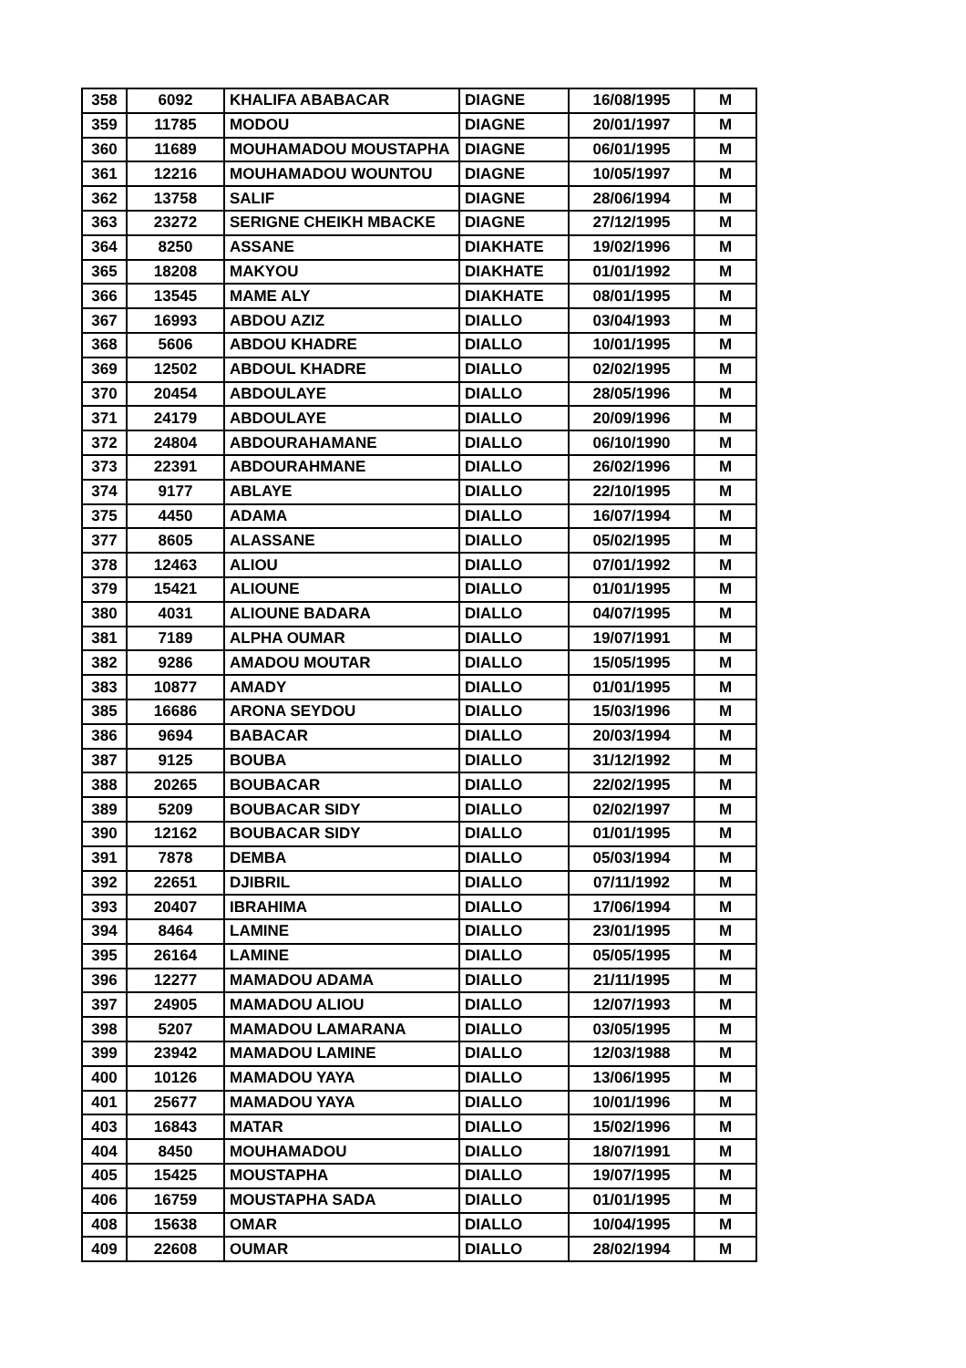| 358 | 6092 | KHALIFA ABABACAR | DIAGNE | 16/08/1995 | M |
| 359 | 11785 | MODOU | DIAGNE | 20/01/1997 | M |
| 360 | 11689 | MOUHAMADOU MOUSTAPHA | DIAGNE | 06/01/1995 | M |
| 361 | 12216 | MOUHAMADOU WOUNTOU | DIAGNE | 10/05/1997 | M |
| 362 | 13758 | SALIF | DIAGNE | 28/06/1994 | M |
| 363 | 23272 | SERIGNE CHEIKH MBACKE | DIAGNE | 27/12/1995 | M |
| 364 | 8250 | ASSANE | DIAKHATE | 19/02/1996 | M |
| 365 | 18208 | MAKYOU | DIAKHATE | 01/01/1992 | M |
| 366 | 13545 | MAME ALY | DIAKHATE | 08/01/1995 | M |
| 367 | 16993 | ABDOU AZIZ | DIALLO | 03/04/1993 | M |
| 368 | 5606 | ABDOU KHADRE | DIALLO | 10/01/1995 | M |
| 369 | 12502 | ABDOUL KHADRE | DIALLO | 02/02/1995 | M |
| 370 | 20454 | ABDOULAYE | DIALLO | 28/05/1996 | M |
| 371 | 24179 | ABDOULAYE | DIALLO | 20/09/1996 | M |
| 372 | 24804 | ABDOURAHAMANE | DIALLO | 06/10/1990 | M |
| 373 | 22391 | ABDOURAHMANE | DIALLO | 26/02/1996 | M |
| 374 | 9177 | ABLAYE | DIALLO | 22/10/1995 | M |
| 375 | 4450 | ADAMA | DIALLO | 16/07/1994 | M |
| 377 | 8605 | ALASSANE | DIALLO | 05/02/1995 | M |
| 378 | 12463 | ALIOU | DIALLO | 07/01/1992 | M |
| 379 | 15421 | ALIOUNE | DIALLO | 01/01/1995 | M |
| 380 | 4031 | ALIOUNE BADARA | DIALLO | 04/07/1995 | M |
| 381 | 7189 | ALPHA OUMAR | DIALLO | 19/07/1991 | M |
| 382 | 9286 | AMADOU MOUTAR | DIALLO | 15/05/1995 | M |
| 383 | 10877 | AMADY | DIALLO | 01/01/1995 | M |
| 385 | 16686 | ARONA SEYDOU | DIALLO | 15/03/1996 | M |
| 386 | 9694 | BABACAR | DIALLO | 20/03/1994 | M |
| 387 | 9125 | BOUBA | DIALLO | 31/12/1992 | M |
| 388 | 20265 | BOUBACAR | DIALLO | 22/02/1995 | M |
| 389 | 5209 | BOUBACAR SIDY | DIALLO | 02/02/1997 | M |
| 390 | 12162 | BOUBACAR SIDY | DIALLO | 01/01/1995 | M |
| 391 | 7878 | DEMBA | DIALLO | 05/03/1994 | M |
| 392 | 22651 | DJIBRIL | DIALLO | 07/11/1992 | M |
| 393 | 20407 | IBRAHIMA | DIALLO | 17/06/1994 | M |
| 394 | 8464 | LAMINE | DIALLO | 23/01/1995 | M |
| 395 | 26164 | LAMINE | DIALLO | 05/05/1995 | M |
| 396 | 12277 | MAMADOU ADAMA | DIALLO | 21/11/1995 | M |
| 397 | 24905 | MAMADOU ALIOU | DIALLO | 12/07/1993 | M |
| 398 | 5207 | MAMADOU LAMARANA | DIALLO | 03/05/1995 | M |
| 399 | 23942 | MAMADOU LAMINE | DIALLO | 12/03/1988 | M |
| 400 | 10126 | MAMADOU YAYA | DIALLO | 13/06/1995 | M |
| 401 | 25677 | MAMADOU YAYA | DIALLO | 10/01/1996 | M |
| 403 | 16843 | MATAR | DIALLO | 15/02/1996 | M |
| 404 | 8450 | MOUHAMADOU | DIALLO | 18/07/1991 | M |
| 405 | 15425 | MOUSTAPHA | DIALLO | 19/07/1995 | M |
| 406 | 16759 | MOUSTAPHA SADA | DIALLO | 01/01/1995 | M |
| 408 | 15638 | OMAR | DIALLO | 10/04/1995 | M |
| 409 | 22608 | OUMAR | DIALLO | 28/02/1994 | M |